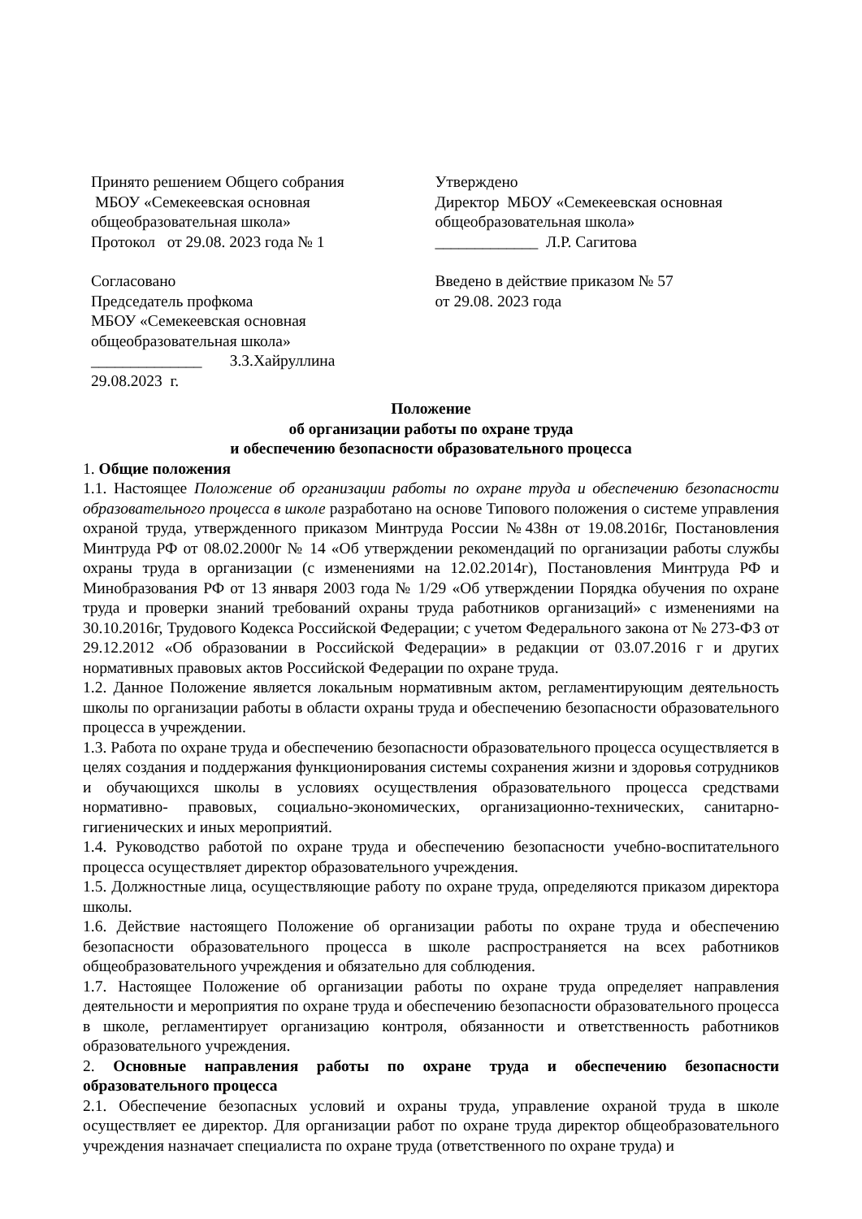Принято решением Общего собрания
МБОУ «Семекеевская основная
общеобразовательная школа»
Протокол от 29.08. 2023 года № 1
Утверждено
Директор МБОУ «Семекеевская основная
общеобразовательная школа»
_____________ Л.Р. Сагитова
Согласовано
Председатель профкома
МБОУ «Семекеевская основная
общеобразовательная школа»
______________ З.З.Хайруллина
29.08.2023 г.
Введено в действие приказом № 57
от 29.08. 2023 года
Положение
об организации работы по охране труда
и обеспечению безопасности образовательного процесса
1. Общие положения
1.1. Настоящее Положение об организации работы по охране труда и обеспечению безопасности образовательного процесса в школе разработано на основе Типового положения о системе управления охраной труда, утвержденного приказом Минтруда России №438н от 19.08.2016г, Постановления Минтруда РФ от 08.02.2000г № 14 «Об утверждении рекомендаций по организации работы службы охраны труда в организации (с изменениями на 12.02.2014г), Постановления Минтруда РФ и Минобразования РФ от 13 января 2003 года № 1/29 «Об утверждении Порядка обучения по охране труда и проверки знаний требований охраны труда работников организаций» с изменениями на 30.10.2016г, Трудового Кодекса Российской Федерации; с учетом Федерального закона от № 273-ФЗ от 29.12.2012 «Об образовании в Российской Федерации» в редакции от 03.07.2016 г и других нормативных правовых актов Российской Федерации по охране труда.
1.2. Данное Положение является локальным нормативным актом, регламентирующим деятельность школы по организации работы в области охраны труда и обеспечению безопасности образовательного процесса в учреждении.
1.3. Работа по охране труда и обеспечению безопасности образовательного процесса осуществляется в целях создания и поддержания функционирования системы сохранения жизни и здоровья сотрудников и обучающихся школы в условиях осуществления образовательного процесса средствами нормативно- правовых, социально-экономических, организационно-технических, санитарно-гигиенических и иных мероприятий.
1.4. Руководство работой по охране труда и обеспечению безопасности учебно-воспитательного процесса осуществляет директор образовательного учреждения.
1.5. Должностные лица, осуществляющие работу по охране труда, определяются приказом директора школы.
1.6. Действие настоящего Положение об организации работы по охране труда и обеспечению безопасности образовательного процесса в школе распространяется на всех работников общеобразовательного учреждения и обязательно для соблюдения.
1.7. Настоящее Положение об организации работы по охране труда определяет направления деятельности и мероприятия по охране труда и обеспечению безопасности образовательного процесса в школе, регламентирует организацию контроля, обязанности и ответственность работников образовательного учреждения.
2. Основные направления работы по охране труда и обеспечению безопасности образовательного процесса
2.1. Обеспечение безопасных условий и охраны труда, управление охраной труда в школе осуществляет ее директор. Для организации работ по охране труда директор общеобразовательного учреждения назначает специалиста по охране труда (ответственного по охране труда) и